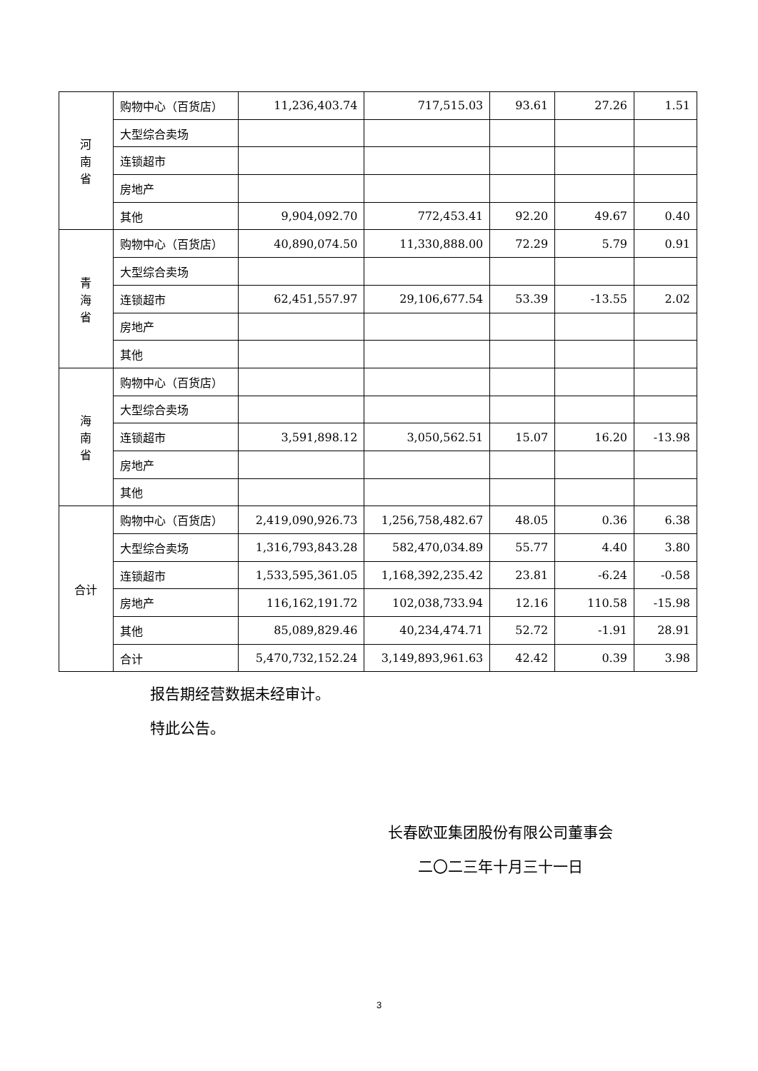| 河 南 省 | 购物中心（百货店） | 11,236,403.74 | 717,515.03 | 93.61 | 27.26 | 1.51 |
| | 大型综合卖场 | | | | | |
| | 连锁超市 | | | | | |
| | 房地产 | | | | | |
| | 其他 | 9,904,092.70 | 772,453.41 | 92.20 | 49.67 | 0.40 |
| 青 海 省 | 购物中心（百货店） | 40,890,074.50 | 11,330,888.00 | 72.29 | 5.79 | 0.91 |
| | 大型综合卖场 | | | | | |
| | 连锁超市 | 62,451,557.97 | 29,106,677.54 | 53.39 | -13.55 | 2.02 |
| | 房地产 | | | | | |
| | 其他 | | | | | |
| 海 南 省 | 购物中心（百货店） | | | | | |
| | 大型综合卖场 | | | | | |
| | 连锁超市 | 3,591,898.12 | 3,050,562.51 | 15.07 | 16.20 | -13.98 |
| | 房地产 | | | | | |
| | 其他 | | | | | |
| 合计 | 购物中心（百货店） | 2,419,090,926.73 | 1,256,758,482.67 | 48.05 | 0.36 | 6.38 |
| | 大型综合卖场 | 1,316,793,843.28 | 582,470,034.89 | 55.77 | 4.40 | 3.80 |
| | 连锁超市 | 1,533,595,361.05 | 1,168,392,235.42 | 23.81 | -6.24 | -0.58 |
| | 房地产 | 116,162,191.72 | 102,038,733.94 | 12.16 | 110.58 | -15.98 |
| | 其他 | 85,089,829.46 | 40,234,474.71 | 52.72 | -1.91 | 28.91 |
| | 合计 | 5,470,732,152.24 | 3,149,893,961.63 | 42.42 | 0.39 | 3.98 |
报告期经营数据未经审计。
特此公告。
长春欧亚集团股份有限公司董事会
二〇二三年十月三十一日
3